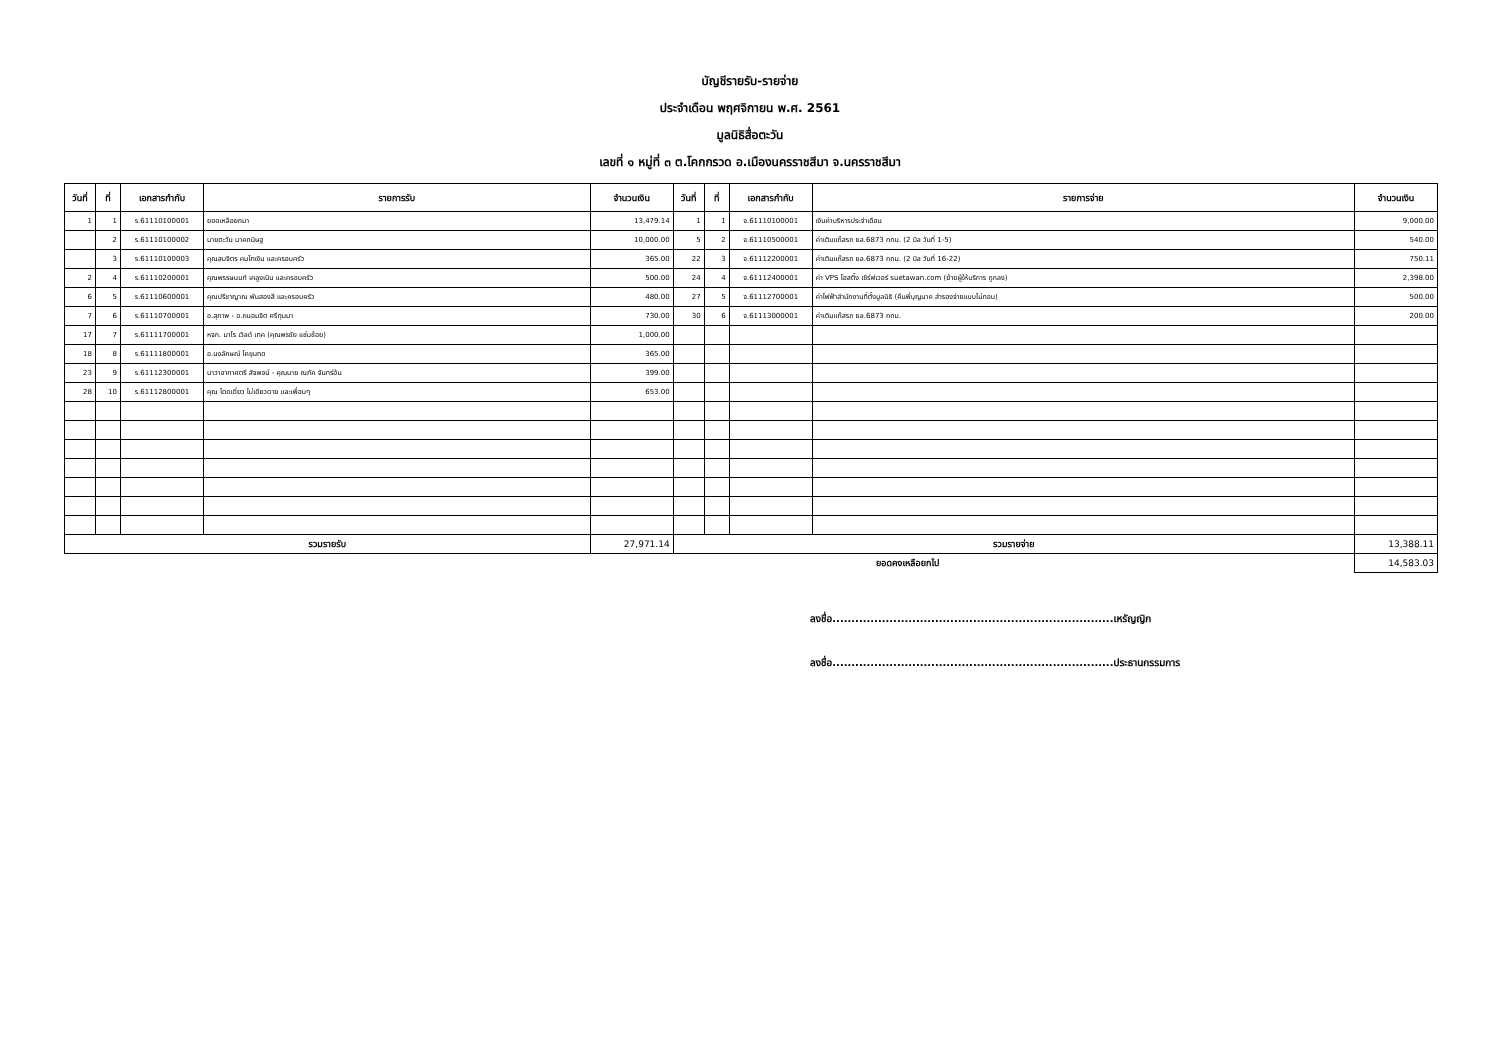บัญชีรายรับ-รายจ่าย
ประจำเดือน พฤศจิกายน พ.ศ. 2561
มูลนิธิสื่อตะวัน
เลขที่ ๑ หมู่ที่ ๓ ต.โคกกรวด อ.เมืองนครราชสีมา จ.นครราชสีมา
| วันที่ | ที่ | เอกสารกำกับ | รายการรับ | จำนวนเงิน | วันที่ | ที่ | เอกสารกำกับ | รายการจ่าย | จำนวนเงิน |
| --- | --- | --- | --- | --- | --- | --- | --- | --- | --- |
| 1 | 1 | ร.61110100001 | ยอดเหลือยกมา | 13,479.14 | 1 | 1 | จ.61110100001 | เงินค่าบริหารประจำเดือน | 9,000.00 |
| | 2 | ร.61110100002 | นายตะวัน นาคกนิษฐ | 10,000.00 | 5 | 2 | จ.61110500001 | ค่าเติมแก๊สรถ ยล.6873 กทม. (2 บิล วันที่ 1-5) | 540.00 |
| | 3 | ร.61110100003 | คุณสมจิตร คนโทเงิน และครอบครัว | 365.00 | 22 | 3 | จ.61112200001 | ค่าเติมแก๊สรถ ยล.6873 กทม. (2 บิล วันที่ 16-22) | 750.11 |
| 2 | 4 | ร.61110200001 | คุณพรรษนนท์ เคลูงเนิน และครอบครัว | 500.00 | 24 | 4 | จ.61112400001 | ค่า VPS โฮสติ้ง เซิร์ฟเวอร์ suetawan.com (ย้ายผู้ให้บริการ ถูกลง) | 2,398.00 |
| 6 | 5 | ร.61110600001 | คุณปรีชาญาณ พันสองสี และครอบครัว | 480.00 | 27 | 5 | จ.61112700001 | ค่าไฟฟ้าสำนักงานที่ตั้งมูลนิธิ (คืนพี่บุญนาค สำรองจ่ายแบบไม่ทอน) | 500.00 |
| 7 | 6 | ร.61110700001 | อ.สุภาพ - อ.ถนอมจิต ศรีทุมมา | 730.00 | 30 | 6 | จ.61113000001 | ค่าเติมแก๊สรถ ยล.6873 กทม. | 200.00 |
| 17 | 7 | ร.61111700001 | หจก. มาโร เวิลด์ เทค (คุณพรชัย แช่มช้อย) | 1,000.00 | | | | | |
| 18 | 8 | ร.61111800001 | อ.นงลักษณ์ ไคขุนทด | 365.00 | | | | | |
| 23 | 9 | ร.61112300001 | นาวาอากาศตรี สัจพจน์ - คุณนาย ณภัค จันทร์อ้น | 399.00 | | | | | |
| 28 | 10 | ร.61112800001 | คุณ โดดเดี่ยว ไม่เดียวดาย และเพื่อนๆ | 653.00 | | | | | |
| รวมรายรับ | | | | 27,971.14 | รวมรายจ่าย | | | | 13,388.11 |
| ยอดคงเหลือยกไป | | | | | | | | | 14,583.03 |
ลงชื่อ..........................................................................เหรัญญิก
ลงชื่อ..........................................................................ประธานกรรมการ